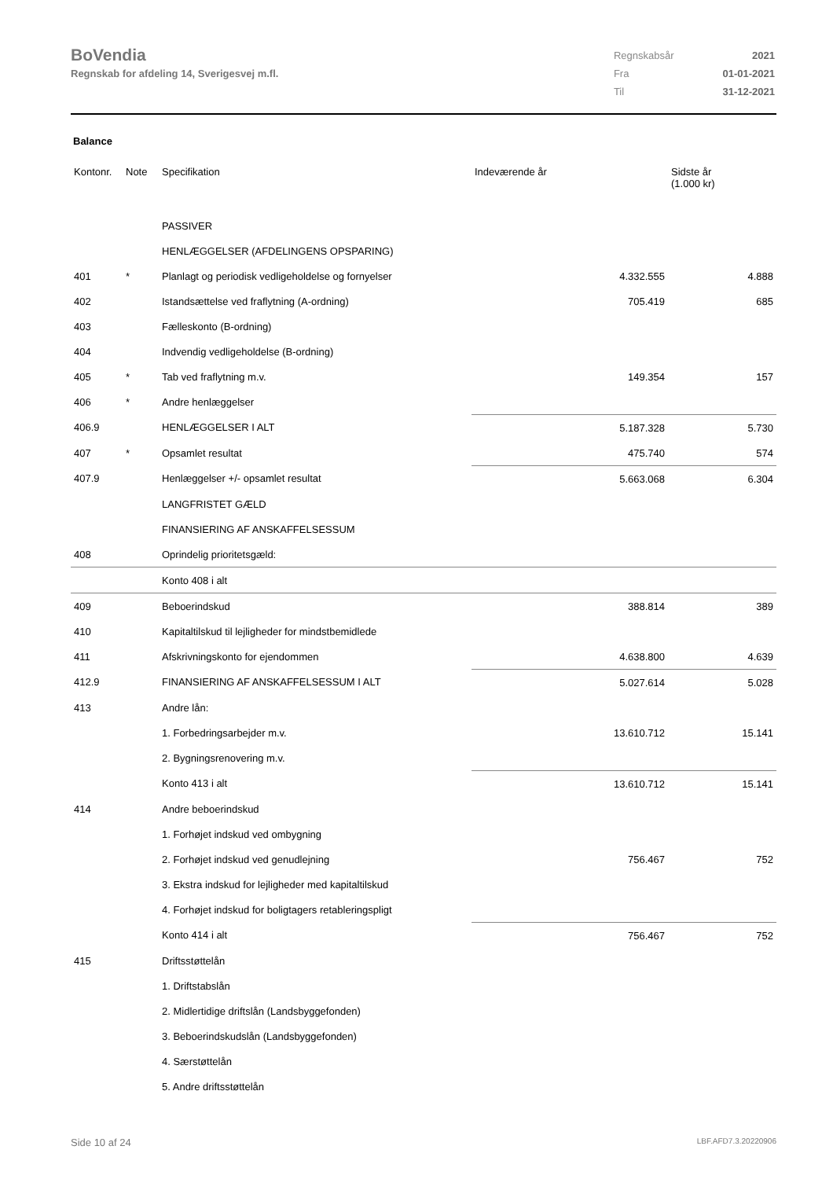BoVendia
Regnskab for afdeling 14, Sverigesvej m.fl.
| Regnskabsår | 2021 |
| Fra | 01-01-2021 |
| Til | 31-12-2021 |
Balance
| Kontonr. | Note | Specifikation | Indeværende år | Sidste år (1.000 kr) |
| --- | --- | --- | --- | --- |
| | | PASSIVER | | |
| | | HENLÆGGELSER (AFDELINGENS OPSPARING) | | |
| 401 | * | Planlagt og periodisk vedligeholdelse og fornyelser | 4.332.555 | 4.888 |
| 402 | | Istandsættelse ved fraflytning (A-ordning) | 705.419 | 685 |
| 403 | | Fælleskonto (B-ordning) | | |
| 404 | | Indvendig vedligeholdelse (B-ordning) | | |
| 405 | * | Tab ved fraflytning m.v. | 149.354 | 157 |
| 406 | * | Andre henlæggelser | | |
| 406.9 | | HENLÆGGELSER I ALT | 5.187.328 | 5.730 |
| 407 | * | Opsamlet resultat | 475.740 | 574 |
| 407.9 | | Henlæggelser +/- opsamlet resultat | 5.663.068 | 6.304 |
| | | LANGFRISTET GÆLD | | |
| | | FINANSIERING AF ANSKAFFELSESSUM | | |
| 408 | | Oprindelig prioritetsgæld: | | |
| | | Konto 408 i alt | | |
| 409 | | Beboerindskud | 388.814 | 389 |
| 410 | | Kapitaltilskud til lejligheder for mindstbemidlede | | |
| 411 | | Afskrivningskonto for ejendommen | 4.638.800 | 4.639 |
| 412.9 | | FINANSIERING AF ANSKAFFELSESSUM I ALT | 5.027.614 | 5.028 |
| 413 | | Andre lån: | | |
| | | 1. Forbedringsarbejder m.v. | 13.610.712 | 15.141 |
| | | 2. Bygningsrenovering m.v. | | |
| | | Konto 413 i alt | 13.610.712 | 15.141 |
| 414 | | Andre beboerindskud | | |
| | | 1. Forhøjet indskud ved ombygning | | |
| | | 2. Forhøjet indskud ved genudlejning | 756.467 | 752 |
| | | 3. Ekstra indskud for lejligheder med kapitaltilskud | | |
| | | 4. Forhøjet indskud for boligtagers retableringspligt | | |
| | | Konto 414 i alt | 756.467 | 752 |
| 415 | | Driftsstøttelån | | |
| | | 1. Driftstabslån | | |
| | | 2. Midlertidige driftslån (Landsbyggefonden) | | |
| | | 3. Beboerindskudslån (Landsbyggefonden) | | |
| | | 4. Særstøttelån | | |
| | | 5. Andre driftsstøttelån | | |
Side 10 af 24 LBF.AFD7.3.20220906